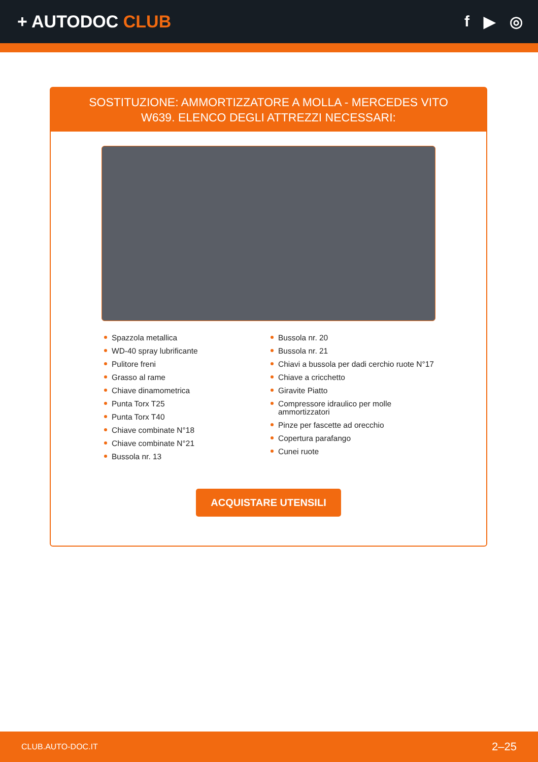+ AUTODOC CLUB f ▶ ◎
SOSTITUZIONE: AMMORTIZZATORE A MOLLA - MERCEDES VITO W639. ELENCO DEGLI ATTREZZI NECESSARI:
Spazzola metallica
WD-40 spray lubrificante
Pulitore freni
Grasso al rame
Chiave dinamometrica
Punta Torx T25
Punta Torx T40
Chiave combinate N°18
Chiave combinate N°21
Bussola nr. 13
Bussola nr. 20
Bussola nr. 21
Chiavi a bussola per dadi cerchio ruote N°17
Chiave a cricchetto
Giravite Piatto
Compressore idraulico per molle ammortizzatori
Pinze per fascette ad orecchio
Copertura parafango
Cunei ruote
ACQUISTARE UTENSILI
CLUB.AUTO-DOC.IT 2–25